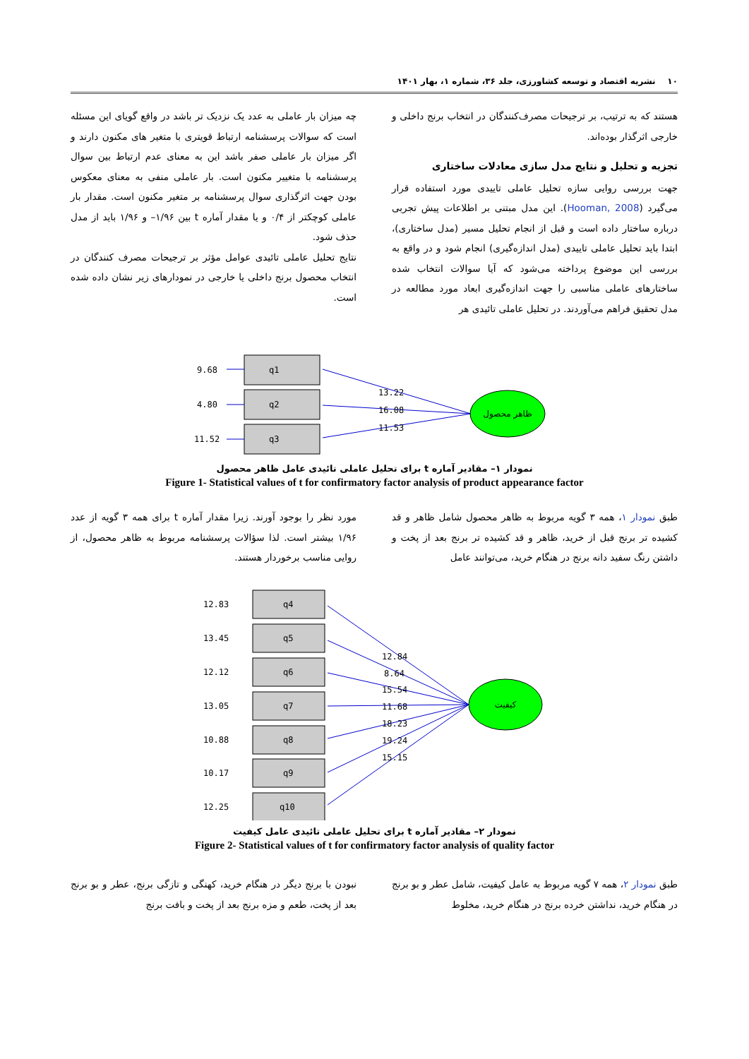۱۰ نشریه اقتصاد و توسعه کشاورزی، جلد ۳۶، شماره ۱، بهار ۱۴۰۱
هستند که به ترتیب، بر ترجیحات مصرف‌کنندگان در انتخاب برنج داخلی و خارجی اثرگذار بوده‌اند.
تجزیه و تحلیل و نتایج مدل سازی معادلات ساختاری
جهت بررسی روایی سازه تحلیل عاملی تاییدی مورد استفاده قرار می‌گیرد (Hooman, 2008). این مدل مبتنی بر اطلاعات پیش تجربی درباره ساختار داده است و قبل از انجام تحلیل مسیر (مدل ساختاری)، ابتدا باید تحلیل عاملی تاییدی (مدل اندازه‌گیری) انجام شود و در واقع به بررسی این موضوع پرداخته می‌شود که آیا سوالات انتخاب شده ساختارهای عاملی مناسبی را جهت اندازه‌گیری ابعاد مورد مطالعه در مدل تحقیق فراهم می‌آوردند. در تحلیل عاملی تائیدی هر
چه میزان بار عاملی به عدد یک نزدیک تر باشد در واقع گویای این مسئله است که سوالات پرسشنامه ارتباط قویتری با متغیر های مکنون دارند و اگر میزان بار عاملی صفر باشد این به معنای عدم ارتباط بین سوال پرسشنامه با متغییر مکنون است. بار عاملی منفی به معنای معکوس بودن جهت اثرگذاری سوال پرسشنامه بر متغیر مکنون است. مقدار بار عاملی کوچکتر از ۰/۴ و یا مقدار آماره t بین ۱/۹۶– و ۱/۹۶ باید از مدل حذف شود.
نتایج تحلیل عاملی تائیدی عوامل مؤثر بر ترجیحات مصرف کنندگان در انتخاب محصول برنج داخلی یا خارجی در نمودارهای زیر نشان داده شده است.
q1
q2
q3
9.68
4.80
11.52
13.22
16.08
11.53
ظاهر محصول
نمودار ۱– مقادیر آماره t برای تحلیل عاملی تائیدی عامل ظاهر محصول
Figure 1- Statistical values of t for confirmatory factor analysis of product appearance factor
طبق نمودار ۱، همه ۳ گویه مربوط به ظاهر محصول شامل ظاهر و قد کشیده تر برنج قبل از خرید، ظاهر و قد کشیده تر برنج بعد از پخت و داشتن رنگ سفید دانه برنج در هنگام خرید، می‌توانند عامل
مورد نظر را بوجود آورند. زیرا مقدار آماره t برای همه ۳ گویه از عدد ۱/۹۶ بیشتر است. لذا سؤالات پرسشنامه مربوط به ظاهر محصول، از روایی مناسب برخوردار هستند.
q4
q5
q6
q7
q8
q9
q10
12.83
13.45
12.12
13.05
10.88
10.17
12.25
12.84
8.64
15.54
11.68
18.23
19.24
15.15
کیفیت
نمودار ۲– مقادیر آماره t برای تحلیل عاملی تائیدی عامل کیفیت
Figure 2- Statistical values of t for confirmatory factor analysis of quality factor
طبق نمودار ۲، همه ۷ گویه مربوط به عامل کیفیت، شامل عطر و بو برنج در هنگام خرید، نداشتن خرده برنج در هنگام خرید، مخلوط
نبودن با برنج دیگر در هنگام خرید، کهنگی و تازگی برنج، عطر و بو برنج بعد از پخت، طعم و مزه برنج بعد از پخت و بافت برنج